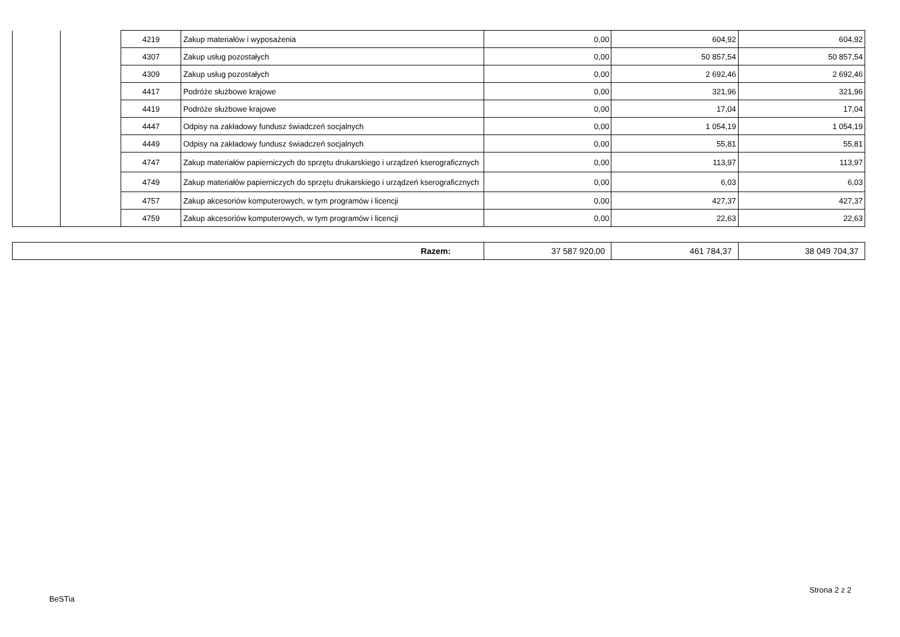| | | 4219 | Zakup materiałów i wyposażenia | 0,00 | 604,92 | 604,92 |
| | | 4307 | Zakup usług pozostałych | 0,00 | 50 857,54 | 50 857,54 |
| | | 4309 | Zakup usług pozostałych | 0,00 | 2 692,46 | 2 692,46 |
| | | 4417 | Podróże służbowe krajowe | 0,00 | 321,96 | 321,96 |
| | | 4419 | Podróże służbowe krajowe | 0,00 | 17,04 | 17,04 |
| | | 4447 | Odpisy na zakładowy fundusz świadczeń socjalnych | 0,00 | 1 054,19 | 1 054,19 |
| | | 4449 | Odpisy na zakładowy fundusz świadczeń socjalnych | 0,00 | 55,81 | 55,81 |
| | | 4747 | Zakup materiałów papierniczych do sprzętu drukarskiego i urządzeń kserograficznych | 0,00 | 113,97 | 113,97 |
| | | 4749 | Zakup materiałów papierniczych do sprzętu drukarskiego i urządzeń kserograficznych | 0,00 | 6,03 | 6,03 |
| | | 4757 | Zakup akcesoriów komputerowych, w tym programów i licencji | 0,00 | 427,37 | 427,37 |
| | | 4759 | Zakup akcesoriów komputerowych, w tym programów i licencji | 0,00 | 22,63 | 22,63 |
| Razem: | 37 587 920,00 | 461 784,37 | 38 049 704,37 |
Strona 2 z 2
BeSTia